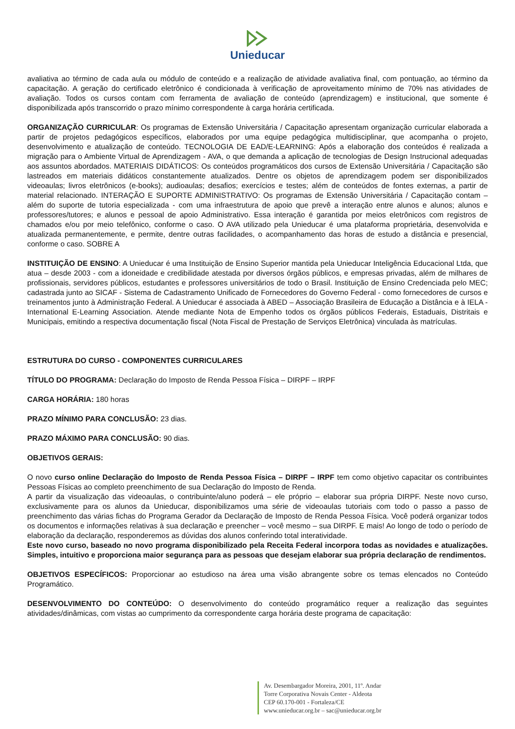Unieducar
avaliativa ao término de cada aula ou módulo de conteúdo e a realização de atividade avaliativa final, com pontuação, ao término da capacitação. A geração do certificado eletrônico é condicionada à verificação de aproveitamento mínimo de 70% nas atividades de avaliação. Todos os cursos contam com ferramenta de avaliação de conteúdo (aprendizagem) e institucional, que somente é disponibilizada após transcorrido o prazo mínimo correspondente à carga horária certificada.
ORGANIZAÇÃO CURRICULAR: Os programas de Extensão Universitária / Capacitação apresentam organização curricular elaborada a partir de projetos pedagógicos específicos, elaborados por uma equipe pedagógica multidisciplinar, que acompanha o projeto, desenvolvimento e atualização de conteúdo. TECNOLOGIA DE EAD/E-LEARNING: Após a elaboração dos conteúdos é realizada a migração para o Ambiente Virtual de Aprendizagem - AVA, o que demanda a aplicação de tecnologias de Design Instrucional adequadas aos assuntos abordados. MATERIAIS DIDÁTICOS: Os conteúdos programáticos dos cursos de Extensão Universitária / Capacitação são lastreados em materiais didáticos constantemente atualizados. Dentre os objetos de aprendizagem podem ser disponibilizados videoaulas; livros eletrônicos (e-books); audioaulas; desafios; exercícios e testes; além de conteúdos de fontes externas, a partir de material relacionado. INTERAÇÃO E SUPORTE ADMINISTRATIVO: Os programas de Extensão Universitária / Capacitação contam – além do suporte de tutoria especializada - com uma infraestrutura de apoio que prevê a interação entre alunos e alunos; alunos e professores/tutores; e alunos e pessoal de apoio Administrativo. Essa interação é garantida por meios eletrônicos com registros de chamados e/ou por meio telefônico, conforme o caso. O AVA utilizado pela Unieducar é uma plataforma proprietária, desenvolvida e atualizada permanentemente, e permite, dentre outras facilidades, o acompanhamento das horas de estudo a distância e presencial, conforme o caso. SOBRE A
INSTITUIÇÃO DE ENSINO: A Unieducar é uma Instituição de Ensino Superior mantida pela Unieducar Inteligência Educacional Ltda, que atua – desde 2003 - com a idoneidade e credibilidade atestada por diversos órgãos públicos, e empresas privadas, além de milhares de profissionais, servidores públicos, estudantes e professores universitários de todo o Brasil. Instituição de Ensino Credenciada pelo MEC; cadastrada junto ao SICAF - Sistema de Cadastramento Unificado de Fornecedores do Governo Federal - como fornecedores de cursos e treinamentos junto à Administração Federal. A Unieducar é associada à ABED – Associação Brasileira de Educação a Distância e à IELA - International E-Learning Association. Atende mediante Nota de Empenho todos os órgãos públicos Federais, Estaduais, Distritais e Municipais, emitindo a respectiva documentação fiscal (Nota Fiscal de Prestação de Serviços Eletrônica) vinculada às matrículas.
ESTRUTURA DO CURSO - COMPONENTES CURRICULARES
TÍTULO DO PROGRAMA: Declaração do Imposto de Renda Pessoa Física – DIRPF – IRPF
CARGA HORÁRIA: 180 horas
PRAZO MÍNIMO PARA CONCLUSÃO: 23 dias.
PRAZO MÁXIMO PARA CONCLUSÃO: 90 dias.
OBJETIVOS GERAIS:
O novo curso online Declaração do Imposto de Renda Pessoa Física – DIRPF – IRPF tem como objetivo capacitar os contribuintes Pessoas Físicas ao completo preenchimento de sua Declaração do Imposto de Renda.
A partir da visualização das videoaulas, o contribuinte/aluno poderá – ele próprio – elaborar sua própria DIRPF. Neste novo curso, exclusivamente para os alunos da Unieducar, disponibilizamos uma série de videoaulas tutoriais com todo o passo a passo de preenchimento das várias fichas do Programa Gerador da Declaração de Imposto de Renda Pessoa Física. Você poderá organizar todos os documentos e informações relativas à sua declaração e preencher – você mesmo – sua DIRPF. E mais! Ao longo de todo o período de elaboração da declaração, responderemos as dúvidas dos alunos conferindo total interatividade.
Este novo curso, baseado no novo programa disponibilizado pela Receita Federal incorpora todas as novidades e atualizações. Simples, intuitivo e proporciona maior segurança para as pessoas que desejam elaborar sua própria declaração de rendimentos.
OBJETIVOS ESPECÍFICOS: Proporcionar ao estudioso na área uma visão abrangente sobre os temas elencados no Conteúdo Programático.
DESENVOLVIMENTO DO CONTEÚDO: O desenvolvimento do conteúdo programático requer a realização das seguintes atividades/dinâmicas, com vistas ao cumprimento da correspondente carga horária deste programa de capacitação:
Av. Desembargador Moreira, 2001, 11º. Andar
Torre Corporativa Novais Center - Aldeota
CEP 60.170-001 - Fortaleza/CE
www.unieducar.org.br – sac@unieducar.org.br